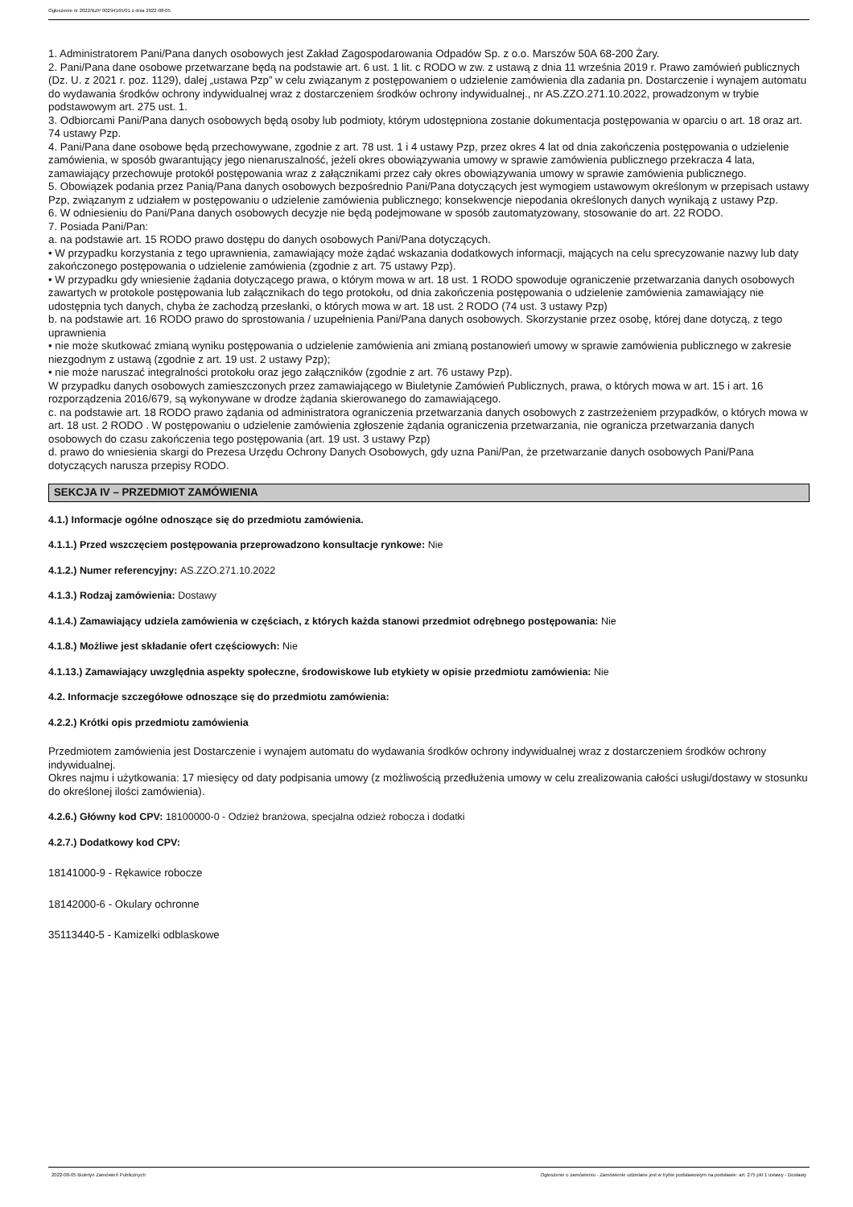Ogłoszenie nr 2022/BZP 00294165/01 z dnia 2022-08-05
1. Administratorem Pani/Pana danych osobowych jest Zakład Zagospodarowania Odpadów Sp. z o.o. Marszów 50A 68-200 Żary.
2. Pani/Pana dane osobowe przetwarzane będą na podstawie art. 6 ust. 1 lit. c RODO w zw. z ustawą z dnia 11 września 2019 r. Prawo zamówień publicznych (Dz. U. z 2021 r. poz. 1129), dalej „ustawa Pzp” w celu związanym z postępowaniem o udzielenie zamówienia dla zadania pn. Dostarczenie i wynajem automatu do wydawania środków ochrony indywidualnej wraz z dostarczeniem środków ochrony indywidualnej., nr AS.ZZO.271.10.2022, prowadzonym w trybie podstawowym art. 275 ust. 1.
3. Odbiorcami Pani/Pana danych osobowych będą osoby lub podmioty, którym udostępniona zostanie dokumentacja postępowania w oparciu o art. 18 oraz art. 74 ustawy Pzp.
4. Pani/Pana dane osobowe będą przechowywane, zgodnie z art. 78 ust. 1 i 4 ustawy Pzp, przez okres 4 lat od dnia zakończenia postępowania o udzielenie zamówienia, w sposób gwarantujący jego nienaruszalność, jeżeli okres obowiązywania umowy w sprawie zamówienia publicznego przekracza 4 lata, zamawiający przechowuje protokół postępowania wraz z załącznikami przez cały okres obowiązywania umowy w sprawie zamówienia publicznego.
5. Obowiązek podania przez Panią/Pana danych osobowych bezpośrednio Pani/Pana dotyczących jest wymogiem ustawowym określonym w przepisach ustawy Pzp, związanym z udziałem w postępowaniu o udzielenie zamówienia publicznego; konsekwencje niepodania określonych danych wynikają z ustawy Pzp.
6. W odniesieniu do Pani/Pana danych osobowych decyzje nie będą podejmowane w sposób zautomatyzowany, stosowanie do art. 22 RODO.
7. Posiada Pani/Pan:
a. na podstawie art. 15 RODO prawo dostępu do danych osobowych Pani/Pana dotyczących.
• W przypadku korzystania z tego uprawnienia, zamawiający może żądać wskazania dodatkowych informacji, mających na celu sprecyzowanie nazwy lub daty zakończonego postępowania o udzielenie zamówienia (zgodnie z art. 75 ustawy Pzp).
• W przypadku gdy wniesienie żądania dotyczącego prawa, o którym mowa w art. 18 ust. 1 RODO spowoduje ograniczenie przetwarzania danych osobowych zawartych w protokole postępowania lub załącznikach do tego protokołu, od dnia zakończenia postępowania o udzielenie zamówienia zamawiający nie udostępnia tych danych, chyba że zachodzą przesłanki, o których mowa w art. 18 ust. 2 RODO (74 ust. 3 ustawy Pzp)
b. na podstawie art. 16 RODO prawo do sprostowania / uzupełnienia Pani/Pana danych osobowych. Skorzystanie przez osobę, której dane dotyczą, z tego uprawnienia
• nie może skutkować zmianą wyniku postępowania o udzielenie zamówienia ani zmianą postanowień umowy w sprawie zamówienia publicznego w zakresie niezgodnym z ustawą (zgodnie z art. 19 ust. 2 ustawy Pzp);
• nie może naruszać integralności protokołu oraz jego załączników (zgodnie z art. 76 ustawy Pzp).
W przypadku danych osobowych zamieszczonych przez zamawiającego w Biuletynie Zamówień Publicznych, prawa, o których mowa w art. 15 i art. 16 rozporządzenia 2016/679, są wykonywane w drodze żądania skierowanego do zamawiającego.
c. na podstawie art. 18 RODO prawo żądania od administratora ograniczenia przetwarzania danych osobowych z zastrzeżeniem przypadków, o których mowa w art. 18 ust. 2 RODO . W postępowaniu o udzielenie zamówienia zgłoszenie żądania ograniczenia przetwarzania, nie ogranicza przetwarzania danych osobowych do czasu zakończenia tego postępowania (art. 19 ust. 3 ustawy Pzp)
d. prawo do wniesienia skargi do Prezesa Urzędu Ochrony Danych Osobowych, gdy uzna Pani/Pan, że przetwarzanie danych osobowych Pani/Pana dotyczących narusza przepisy RODO.
SEKCJA IV – PRZEDMIOT ZAMÓWIENIA
4.1.) Informacje ogólne odnoszące się do przedmiotu zamówienia.
4.1.1.) Przed wszczęciem postępowania przeprowadzono konsultacje rynkowe: Nie
4.1.2.) Numer referencyjny: AS.ZZO.271.10.2022
4.1.3.) Rodzaj zamówienia: Dostawy
4.1.4.) Zamawiający udziela zamówienia w częściach, z których każda stanowi przedmiot odrębnego postępowania: Nie
4.1.8.) Możliwe jest składanie ofert częściowych: Nie
4.1.13.) Zamawiający uwzględnia aspekty społeczne, środowiskowe lub etykiety w opisie przedmiotu zamówienia: Nie
4.2. Informacje szczegółowe odnoszące się do przedmiotu zamówienia:
4.2.2.) Krótki opis przedmiotu zamówienia
Przedmiotem zamówienia jest Dostarczenie i wynajem automatu do wydawania środków ochrony indywidualnej wraz z dostarczeniem środków ochrony indywidualnej.
Okres najmu i użytkowania: 17 miesięcy od daty podpisania umowy (z możliwością przedłużenia umowy w celu zrealizowania całości usługi/dostawy w stosunku do określonej ilości zamówienia).
4.2.6.) Główny kod CPV: 18100000-0 - Odzież branżowa, specjalna odzież robocza i dodatki
4.2.7.) Dodatkowy kod CPV:
18141000-9 - Rękawice robocze
18142000-6 - Okulary ochronne
35113440-5 - Kamizelki odblaskowe
2022-08-05 Biuletyn Zamówień Publicznych Ogłoszenie o zamówieniu - Zamówienie udzielane jest w trybie podstawowym na podstawie: art. 275 pkt 1 ustawy - Dostawy